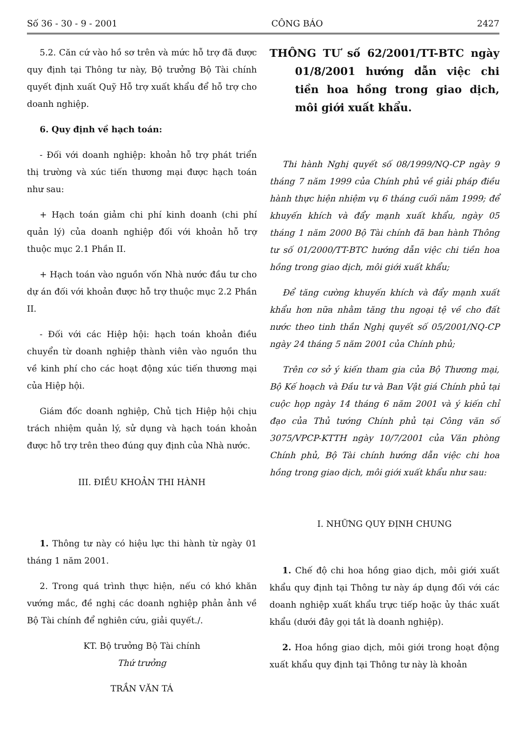Số 36 - 30 - 9 - 2001 CÔNG BÁO 2427
5.2. Căn cứ vào hồ sơ trên và mức hỗ trợ đã được quy định tại Thông tư này, Bộ trưởng Bộ Tài chính quyết định xuất Quỹ Hỗ trợ xuất khẩu để hỗ trợ cho doanh nghiệp.
6. Quy định về hạch toán:
- Đối với doanh nghiệp: khoản hỗ trợ phát triển thị trường và xúc tiến thương mại được hạch toán như sau:
+ Hạch toán giảm chi phí kinh doanh (chi phí quản lý) của doanh nghiệp đối với khoản hỗ trợ thuộc mục 2.1 Phần II.
+ Hạch toán vào nguồn vốn Nhà nước đầu tư cho dự án đối với khoản được hỗ trợ thuộc mục 2.2 Phần II.
- Đối với các Hiệp hội: hạch toán khoản điều chuyển từ doanh nghiệp thành viên vào nguồn thu về kinh phí cho các hoạt động xúc tiến thương mại của Hiệp hội.
Giám đốc doanh nghiệp, Chủ tịch Hiệp hội chịu trách nhiệm quản lý, sử dụng và hạch toán khoản được hỗ trợ trên theo đúng quy định của Nhà nước.
III. ĐIỀU KHOẢN THI HÀNH
1. Thông tư này có hiệu lực thi hành từ ngày 01 tháng 1 năm 2001.
2. Trong quá trình thực hiện, nếu có khó khăn vướng mắc, đề nghị các doanh nghiệp phản ảnh về Bộ Tài chính để nghiên cứu, giải quyết./.
KT. Bộ trưởng Bộ Tài chính
Thứ trưởng
TRẦN VĂN TÁ
THÔNG TƯ số 62/2001/TT-BTC ngày 01/8/2001 hướng dẫn việc chi tiền hoa hồng trong giao dịch, môi giới xuất khẩu.
Thi hành Nghị quyết số 08/1999/NQ-CP ngày 9 tháng 7 năm 1999 của Chính phủ về giải pháp điều hành thực hiện nhiệm vụ 6 tháng cuối năm 1999; để khuyến khích và đẩy mạnh xuất khẩu, ngày 05 tháng 1 năm 2000 Bộ Tài chính đã ban hành Thông tư số 01/2000/TT-BTC hướng dẫn việc chi tiền hoa hồng trong giao dịch, môi giới xuất khẩu;
Để tăng cường khuyến khích và đẩy mạnh xuất khẩu hơn nữa nhằm tăng thu ngoại tệ về cho đất nước theo tinh thần Nghị quyết số 05/2001/NQ-CP ngày 24 tháng 5 năm 2001 của Chính phủ;
Trên cơ sở ý kiến tham gia của Bộ Thương mại, Bộ Kế hoạch và Đầu tư và Ban Vật giá Chính phủ tại cuộc họp ngày 14 tháng 6 năm 2001 và ý kiến chỉ đạo của Thủ tướng Chính phủ tại Công văn số 3075/VPCP-KTTH ngày 10/7/2001 của Văn phòng Chính phủ, Bộ Tài chính hướng dẫn việc chi hoa hồng trong giao dịch, môi giới xuất khẩu như sau:
I. NHỮNG QUY ĐỊNH CHUNG
1. Chế độ chi hoa hồng giao dịch, môi giới xuất khẩu quy định tại Thông tư này áp dụng đối với các doanh nghiệp xuất khẩu trực tiếp hoặc ủy thác xuất khẩu (dưới đây gọi tắt là doanh nghiệp).
2. Hoa hồng giao dịch, môi giới trong hoạt động xuất khẩu quy định tại Thông tư này là khoản